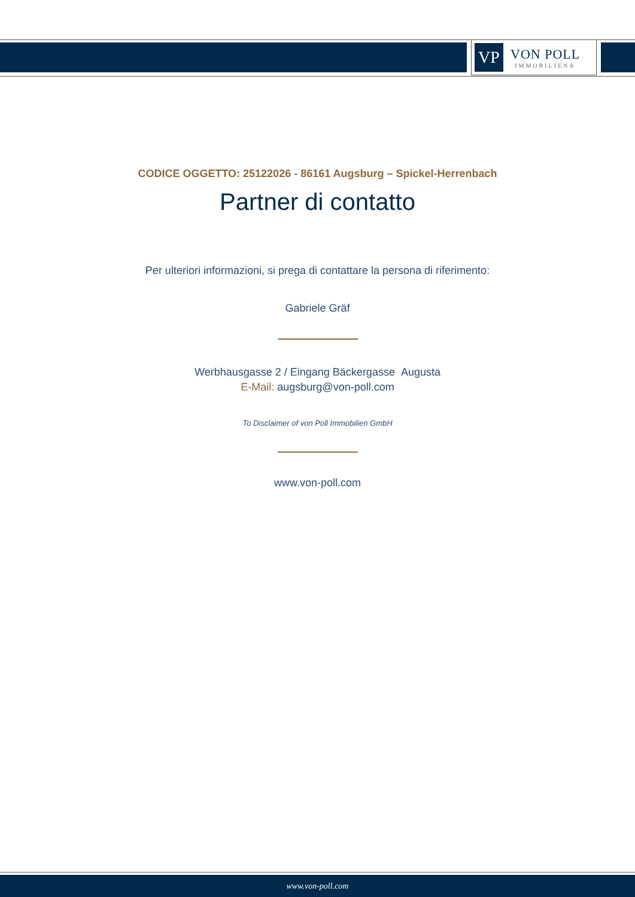VP
VON POLL
IMMOBILIEN®
CODICE OGGETTO: 25122026 - 86161 Augsburg – Spickel-Herrenbach
Partner di contatto
Per ulteriori informazioni, si prega di contattare la persona di riferimento:
Gabriele Gräf
Werbhausgasse 2 / Eingang Bäckergasse Augusta
E-Mail: augsburg@von-poll.com
To Disclaimer of von Poll Immobilien GmbH
www.von-poll.com
www.von-poll.com